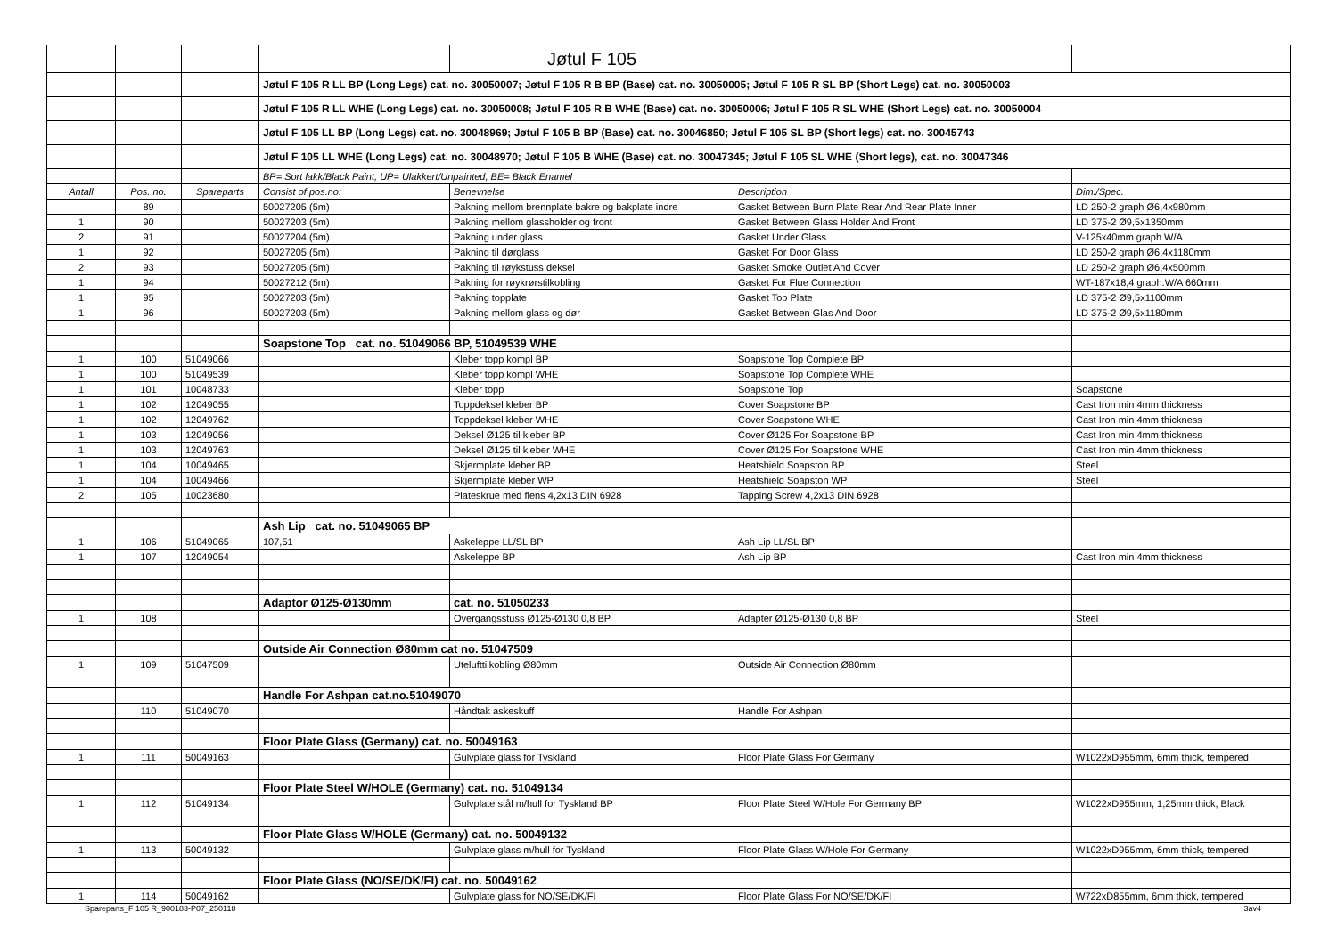| | | | | Jøtul F 105 | | |
| | | | Jøtul F 105 R LL BP (Long Legs) cat. no. 30050007; Jøtul F 105 R B BP (Base) cat. no. 30050005; Jøtul F 105 R SL BP (Short Legs) cat. no. 30050003 | | | |
| | | | Jøtul F 105 R LL WHE (Long Legs) cat. no. 30050008; Jøtul F 105 R B WHE (Base) cat. no. 30050006; Jøtul F 105 R SL WHE (Short Legs) cat. no. 30050004 | | | |
| | | | Jøtul F 105 LL BP (Long Legs) cat. no. 30048969; Jøtul F 105 B BP (Base) cat. no. 30046850; Jøtul F 105 SL BP (Short legs) cat. no. 30045743 | | | |
| | | | Jøtul F 105 LL WHE (Long Legs) cat. no. 30048970; Jøtul F 105 B WHE (Base) cat. no. 30047345; Jøtul F 105 SL WHE (Short legs), cat. no. 30047346 | | | |
| | | | BP= Sort lakk/Black Paint, UP= Ulakkert/Unpainted, BE= Black Enamel | | | |
| Antall | Pos. no. | Spareparts | Consist of pos.no: | Benevnelse | Description | Dim./Spec. |
| | 89 | | 50027205 (5m) | Pakning mellom brennplate bakre og bakplate indre | Gasket Between Burn Plate Rear And Rear Plate Inner | LD 250-2 graph Ø6,4x980mm |
| 1 | 90 | | 50027203 (5m) | Pakning mellom glassholder og front | Gasket Between Glass Holder And Front | LD 375-2 Ø9,5x1350mm |
| 2 | 91 | | 50027204 (5m) | Pakning under glass | Gasket Under Glass | V-125x40mm graph W/A |
| 1 | 92 | | 50027205 (5m) | Pakning til dørglass | Gasket For Door Glass | LD 250-2 graph Ø6,4x1180mm |
| 2 | 93 | | 50027205 (5m) | Pakning til røykstuss deksel | Gasket Smoke Outlet And Cover | LD 250-2 graph Ø6,4x500mm |
| 1 | 94 | | 50027212 (5m) | Pakning for røykrørstilkobling | Gasket For Flue Connection | WT-187x18,4 graph.W/A 660mm |
| 1 | 95 | | 50027203 (5m) | Pakning topplate | Gasket Top Plate | LD 375-2 Ø9,5x1100mm |
| 1 | 96 | | 50027203 (5m) | Pakning mellom glass og dør | Gasket Between Glas And Door | LD 375-2 Ø9,5x1180mm |
| | | | Soapstone Top cat. no. 51049066 BP, 51049539 WHE | | | |
| 1 | 100 | 51049066 | | Kleber topp kompl BP | Soapstone Top Complete BP | |
| 1 | 100 | 51049539 | | Kleber topp kompl WHE | Soapstone Top Complete WHE | |
| 1 | 101 | 10048733 | | Kleber topp | Soapstone Top | Soapstone |
| 1 | 102 | 12049055 | | Toppdeksel kleber BP | Cover Soapstone BP | Cast Iron min 4mm thickness |
| 1 | 102 | 12049762 | | Toppdeksel kleber WHE | Cover Soapstone WHE | Cast Iron min 4mm thickness |
| 1 | 103 | 12049056 | | Deksel Ø125 til kleber BP | Cover Ø125 For Soapstone BP | Cast Iron min 4mm thickness |
| 1 | 103 | 12049763 | | Deksel Ø125 til kleber WHE | Cover Ø125 For Soapstone WHE | Cast Iron min 4mm thickness |
| 1 | 104 | 10049465 | | Skjermplate kleber BP | Heatshield Soapston BP | Steel |
| 1 | 104 | 10049466 | | Skjermplate kleber WP | Heatshield Soapston WP | Steel |
| 2 | 105 | 10023680 | | Plateskrue med flens 4,2x13 DIN 6928 | Tapping Screw 4,2x13 DIN 6928 | |
| | | | Ash Lip cat. no. 51049065 BP | | | |
| 1 | 106 | 51049065 | 107,51 | Askeleppe LL/SL BP | Ash Lip LL/SL BP | |
| 1 | 107 | 12049054 | | Askeleppe BP | Ash Lip BP | Cast Iron min 4mm thickness |
| | | | Adaptor Ø125-Ø130mm | cat. no. 51050233 | | |
| 1 | 108 | | | Overgangsstuss Ø125-Ø130 0,8 BP | Adapter Ø125-Ø130 0,8 BP | Steel |
| | | | Outside Air Connection Ø80mm cat no. 51047509 | | | |
| 1 | 109 | 51047509 | | Utelufttilkobling Ø80mm | Outside Air Connection Ø80mm | |
| | | | Handle For Ashpan cat.no.51049070 | | | |
| | 110 | 51049070 | | Håndtak askeskuff | Handle For Ashpan | |
| | | | Floor Plate Glass (Germany) cat. no. 50049163 | | | |
| 1 | 111 | 50049163 | | Gulvplate glass for Tyskland | Floor Plate Glass For Germany | W1022xD955mm, 6mm thick, tempered |
| | | | Floor Plate Steel W/HOLE (Germany) cat. no. 51049134 | | | |
| 1 | 112 | 51049134 | | Gulvplate stål m/hull for Tyskland BP | Floor Plate Steel W/Hole For Germany BP | W1022xD955mm, 1,25mm thick, Black |
| | | | Floor Plate Glass W/HOLE (Germany) cat. no. 50049132 | | | |
| 1 | 113 | 50049132 | | Gulvplate glass m/hull for Tyskland | Floor Plate Glass W/Hole For Germany | W1022xD955mm, 6mm thick, tempered |
| | | | Floor Plate Glass (NO/SE/DK/FI) cat. no. 50049162 | | | |
| 1 | 114 | 50049162 | | Gulvplate glass for NO/SE/DK/FI | Floor Plate Glass For NO/SE/DK/FI | W722xD855mm, 6mm thick, tempered |
Spareparts_F 105 R_900183-P07_250118 3av4